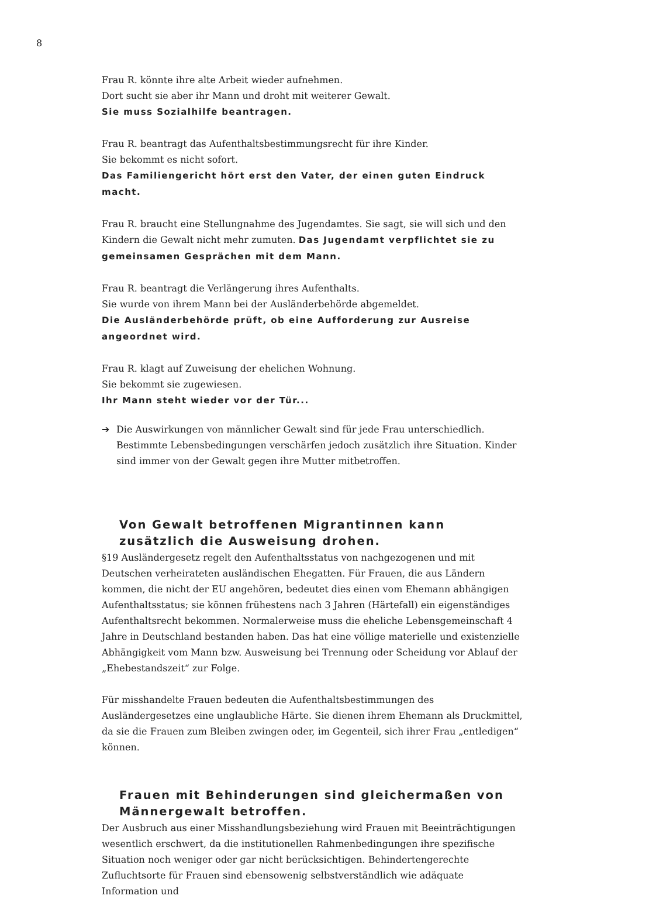8
Frau R. könnte ihre alte Arbeit wieder aufnehmen.
Dort sucht sie aber ihr Mann und droht mit weiterer Gewalt.
Sie muss Sozialhilfe beantragen.
Frau R. beantragt das Aufenthaltsbestimmungsrecht für ihre Kinder.
Sie bekommt es nicht sofort.
Das Familiengericht hört erst den Vater, der einen guten Eindruck macht.
Frau R. braucht eine Stellungnahme des Jugendamtes. Sie sagt, sie will sich und den Kindern die Gewalt nicht mehr zumuten. Das Jugendamt verpflichtet sie zu gemeinsamen Gesprächen mit dem Mann.
Frau R. beantragt die Verlängerung ihres Aufenthalts.
Sie wurde von ihrem Mann bei der Ausländerbehörde abgemeldet.
Die Ausländerbehörde prüft, ob eine Aufforderung zur Ausreise angeordnet wird.
Frau R. klagt auf Zuweisung der ehelichen Wohnung.
Sie bekommt sie zugewiesen.
Ihr Mann steht wieder vor der Tür...
➔ Die Auswirkungen von männlicher Gewalt sind für jede Frau unterschiedlich. Bestimmte Lebensbedingungen verschärfen jedoch zusätzlich ihre Situation. Kinder sind immer von der Gewalt gegen ihre Mutter mitbetroffen.
Von Gewalt betroffenen Migrantinnen kann zusätzlich die Ausweisung drohen.
§19 Ausländergesetz regelt den Aufenthaltsstatus von nachgezogenen und mit Deutschen verheirateten ausländischen Ehegatten. Für Frauen, die aus Ländern kommen, die nicht der EU angehören, bedeutet dies einen vom Ehemann abhängigen Aufenthaltsstatus; sie können frühestens nach 3 Jahren (Härtefall) ein eigenständiges Aufenthaltsrecht bekommen. Normalerweise muss die eheliche Lebensgemeinschaft 4 Jahre in Deutschland bestanden haben. Das hat eine völlige materielle und existenzielle Abhängigkeit vom Mann bzw. Ausweisung bei Trennung oder Scheidung vor Ablauf der „Ehebestandszeit“ zur Folge.
Für misshandelte Frauen bedeuten die Aufenthaltsbestimmungen des Ausländergesetzes eine unglaubliche Härte. Sie dienen ihrem Ehemann als Druckmittel, da sie die Frauen zum Bleiben zwingen oder, im Gegenteil, sich ihrer Frau „entledigen“ können.
Frauen mit Behinderungen sind gleichermaßen von Männergewalt betroffen.
Der Ausbruch aus einer Misshandlungsbeziehung wird Frauen mit Beeinträchtigungen wesentlich erschwert, da die institutionellen Rahmenbedingungen ihre spezifische Situation noch weniger oder gar nicht berücksichtigen. Behindertengerechte Zufluchtsorte für Frauen sind ebensowenig selbstverständlich wie adäquate Information und